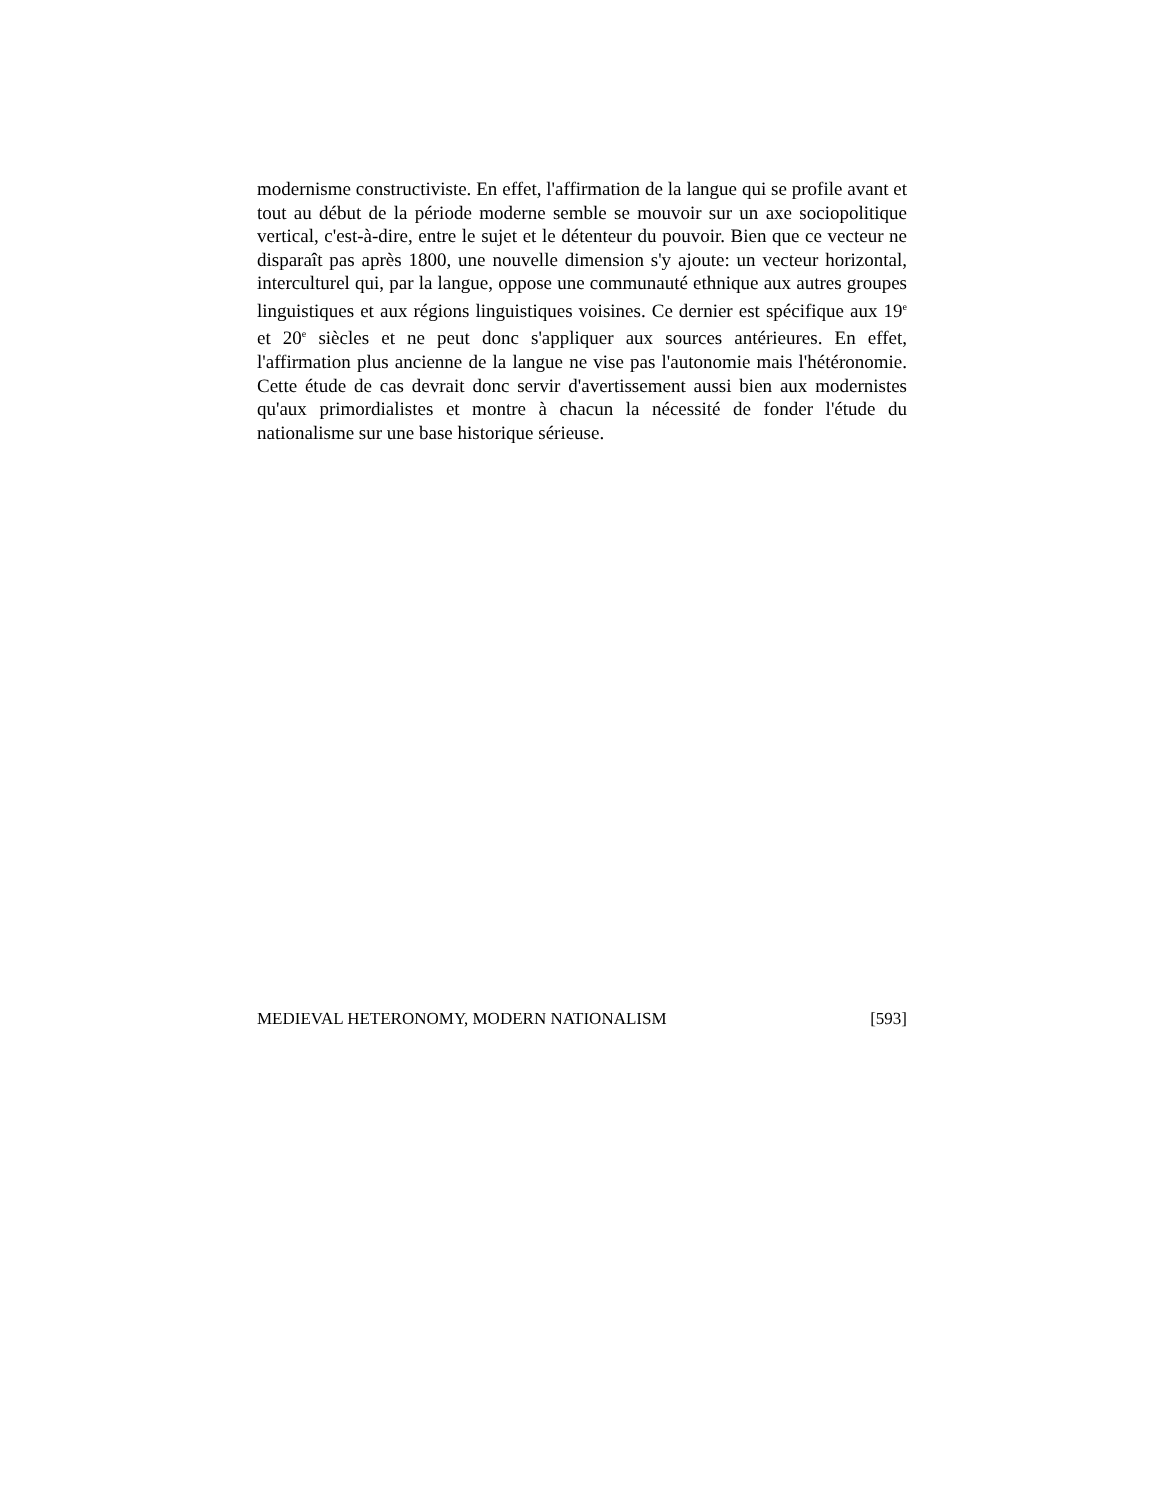modernisme constructiviste. En effet, l'affirmation de la langue qui se profile avant et tout au début de la période moderne semble se mouvoir sur un axe sociopolitique vertical, c'est-à-dire, entre le sujet et le détenteur du pouvoir. Bien que ce vecteur ne disparaît pas après 1800, une nouvelle dimension s'y ajoute: un vecteur horizontal, interculturel qui, par la langue, oppose une communauté ethnique aux autres groupes linguistiques et aux régions linguistiques voisines. Ce dernier est spécifique aux 19<sup>e</sup> et 20<sup>e</sup> siècles et ne peut donc s'appliquer aux sources antérieures. En effet, l'affirmation plus ancienne de la langue ne vise pas l'autonomie mais l'hétéronomie. Cette étude de cas devrait donc servir d'avertissement aussi bien aux modernistes qu'aux primordialistes et montre à chacun la nécessité de fonder l'étude du nationalisme sur une base historique sérieuse.
MEDIEVAL HETERONOMY, MODERN NATIONALISM [593]